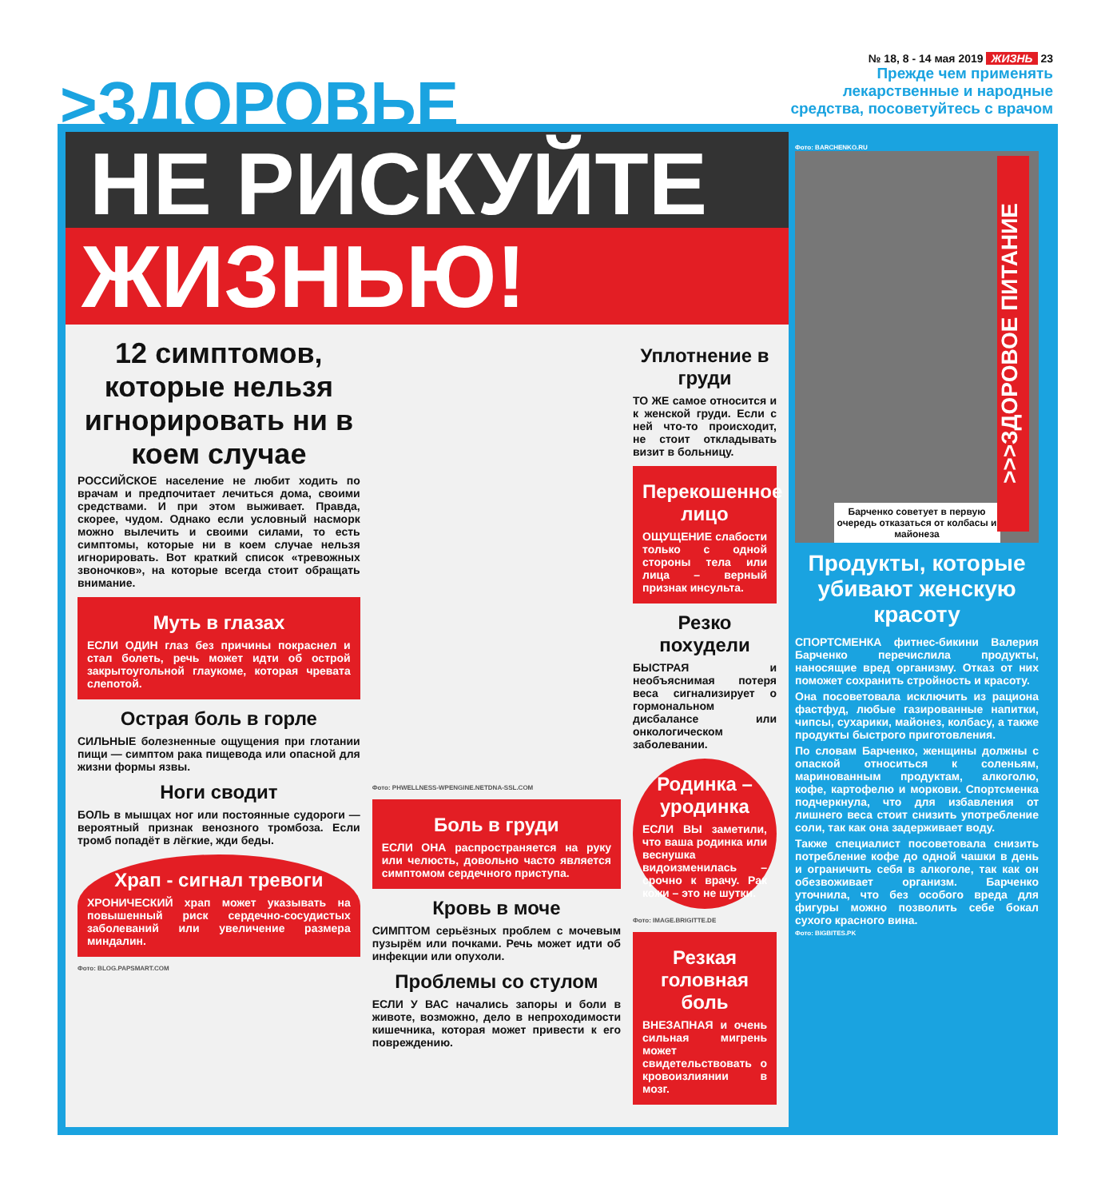>ЗДОРОВЬЕ
№ 18, 8 - 14 мая 2019 ЖИЗНЬ 23
Прежде чем применять
лекарственные и народные
средства, посоветуйтесь с врачом
НЕ РИСКУЙТЕ
ЖИЗНЬЮ!
12 симптомов, которые нельзя игнорировать ни в коем случае
РОССИЙСКОЕ население не любит ходить по врачам и предпочитает лечиться дома, своими средствами. И при этом выживает. Правда, скорее, чудом. Однако если условный насморк можно вылечить и своими силами, то есть симптомы, которые ни в коем случае нельзя игнорировать. Вот краткий список «тревожных звоночков», на которые всегда стоит обращать внимание.
Муть в глазах
ЕСЛИ ОДИН глаз без причины покраснел и стал болеть, речь может идти об острой закрытоугольной глаукоме, которая чревата слепотой.
Острая боль в горле
СИЛЬНЫЕ болезненные ощущения при глотании пищи — симптом рака пищевода или опасной для жизни формы язвы.
Ноги сводит
БОЛЬ в мышцах ног или постоянные судороги — вероятный признак венозного тромбоза. Если тромб попадёт в лёгкие, жди беды.
Храп - сигнал тревоги
ХРОНИЧЕСКИЙ храп может указывать на повышенный риск сердечно-сосудистых заболеваний или увеличение размера миндалин.
Фото: BLOG.PAPSMART.COM
Фото: PHWELLNESS-WPENGINE.NETDNA-SSL.COM
Боль в груди
ЕСЛИ ОНА распространяется на руку или челюсть, довольно часто является симптомом сердечного приступа.
Кровь в моче
СИМПТОМ серьёзных проблем с мочевым пузырём или почками. Речь может идти об инфекции или опухоли.
Проблемы со стулом
ЕСЛИ У ВАС начались запоры и боли в животе, возможно, дело в непроходимости кишечника, которая может привести к его повреждению.
Уплотнение в груди
ТО ЖЕ самое относится и к женской груди. Если с ней что-то происходит, не стоит откладывать визит в больницу.
Перекошенное лицо
ОЩУЩЕНИЕ слабости только с одной стороны тела или лица – верный признак инсульта.
Резко похудели
БЫСТРАЯ и необъяснимая потеря веса сигнализирует о гормональном дисбалансе или онкологическом заболевании.
Родинка – уродинка
ЕСЛИ ВЫ заметили, что ваша родинка или веснушка видоизменилась – срочно к врачу. Рак кожи – это не шутки.
Фото: IMAGE.BRIGITTE.DE
Резкая головная боль
ВНЕЗАПНАЯ и очень сильная мигрень может свидетельствовать о кровоизлиянии в мозг.
Фото: BARCHENKO.RU
Барченко советует в первую очередь отказаться от колбасы и майонеза
Продукты, которые убивают женскую красоту
СПОРТСМЕНКА фитнес-бикини Валерия Барченко перечислила продукты, наносящие вред организму. Отказ от них поможет сохранить стройность и красоту.
Она посоветовала исключить из рациона фастфуд, любые газированные напитки, чипсы, сухарики, майонез, колбасу, а также продукты быстрого приготовления.
По словам Барченко, женщины должны с опаской относиться к соленьям, маринованным продуктам, алкоголю, кофе, картофелю и моркови. Спортсменка подчеркнула, что для избавления от лишнего веса стоит снизить употребление соли, так как она задерживает воду.
Также специалист посоветовала снизить потребление кофе до одной чашки в день и ограничить себя в алкоголе, так как он обезвоживает организм. Барченко уточнила, что без особого вреда для фигуры можно позволить себе бокал сухого красного вина.
Фото: BIGBITES.PK
>>>ЗДОРОВОЕ ПИТАНИЕ